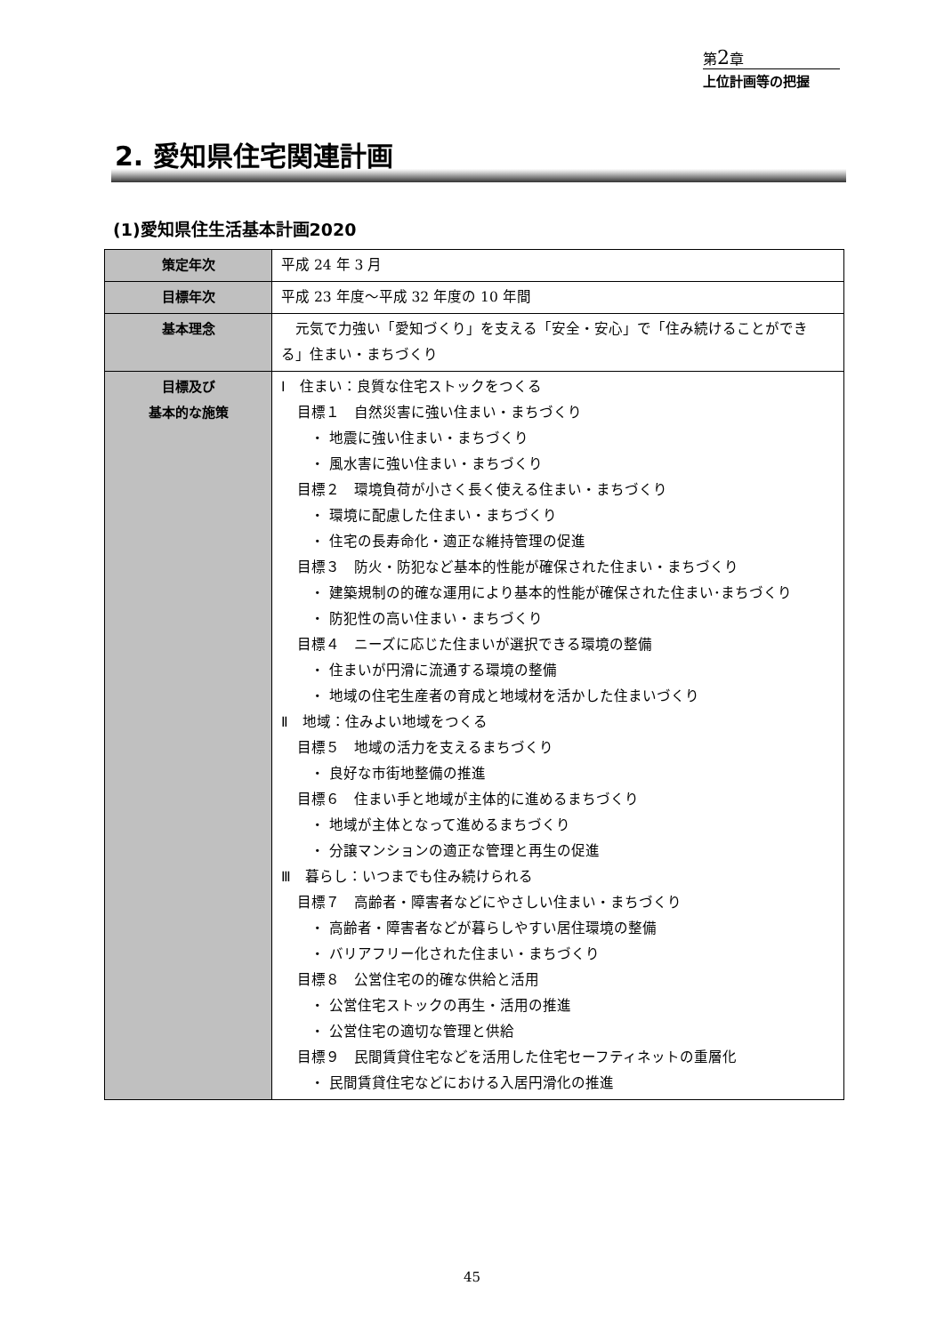第2章
上位計画等の把握
2. 愛知県住宅関連計画
(1)愛知県住生活基本計画2020
| 策定年次 | 平成 24 年 3 月 |
| 目標年次 | 平成 23 年度～平成 32 年度の 10 年間 |
| 基本理念 | 元気で力強い「愛知づくり」を支える「安全・安心」で「住み続けることができる」住まい・まちづくり |
| 目標及び 基本的な施策 | Ⅰ 住まい：良質な住宅ストックをつくる 目標１ 自然災害に強い住まい・まちづくり ・ 地震に強い住まい・まちづくり ・ 風水害に強い住まい・まちづくり 目標２ 環境負荷が小さく長く使える住まい・まちづくり ・ 環境に配慮した住まい・まちづくり ・ 住宅の長寿命化・適正な維持管理の促進 目標３ 防火・防犯など基本的性能が確保された住まい・まちづくり ・ 建築規制の的確な運用により基本的性能が確保された住まい･まちづくり ・ 防犯性の高い住まい・まちづくり 目標４ ニーズに応じた住まいが選択できる環境の整備 ・ 住まいが円滑に流通する環境の整備 ・ 地域の住宅生産者の育成と地域材を活かした住まいづくり Ⅱ 地域：住みよい地域をつくる 目標５ 地域の活力を支えるまちづくり ・ 良好な市街地整備の推進 目標６ 住まい手と地域が主体的に進めるまちづくり ・ 地域が主体となって進めるまちづくり ・ 分譲マンションの適正な管理と再生の促進 Ⅲ 暮らし：いつまでも住み続けられる 目標７ 高齢者・障害者などにやさしい住まい・まちづくり ・ 高齢者・障害者などが暮らしやすい居住環境の整備 ・ バリアフリー化された住まい・まちづくり 目標８ 公営住宅の的確な供給と活用 ・ 公営住宅ストックの再生・活用の推進 ・ 公営住宅の適切な管理と供給 目標９ 民間賃貸住宅などを活用した住宅セーフティネットの重層化 ・ 民間賃貸住宅などにおける入居円滑化の推進 |
45